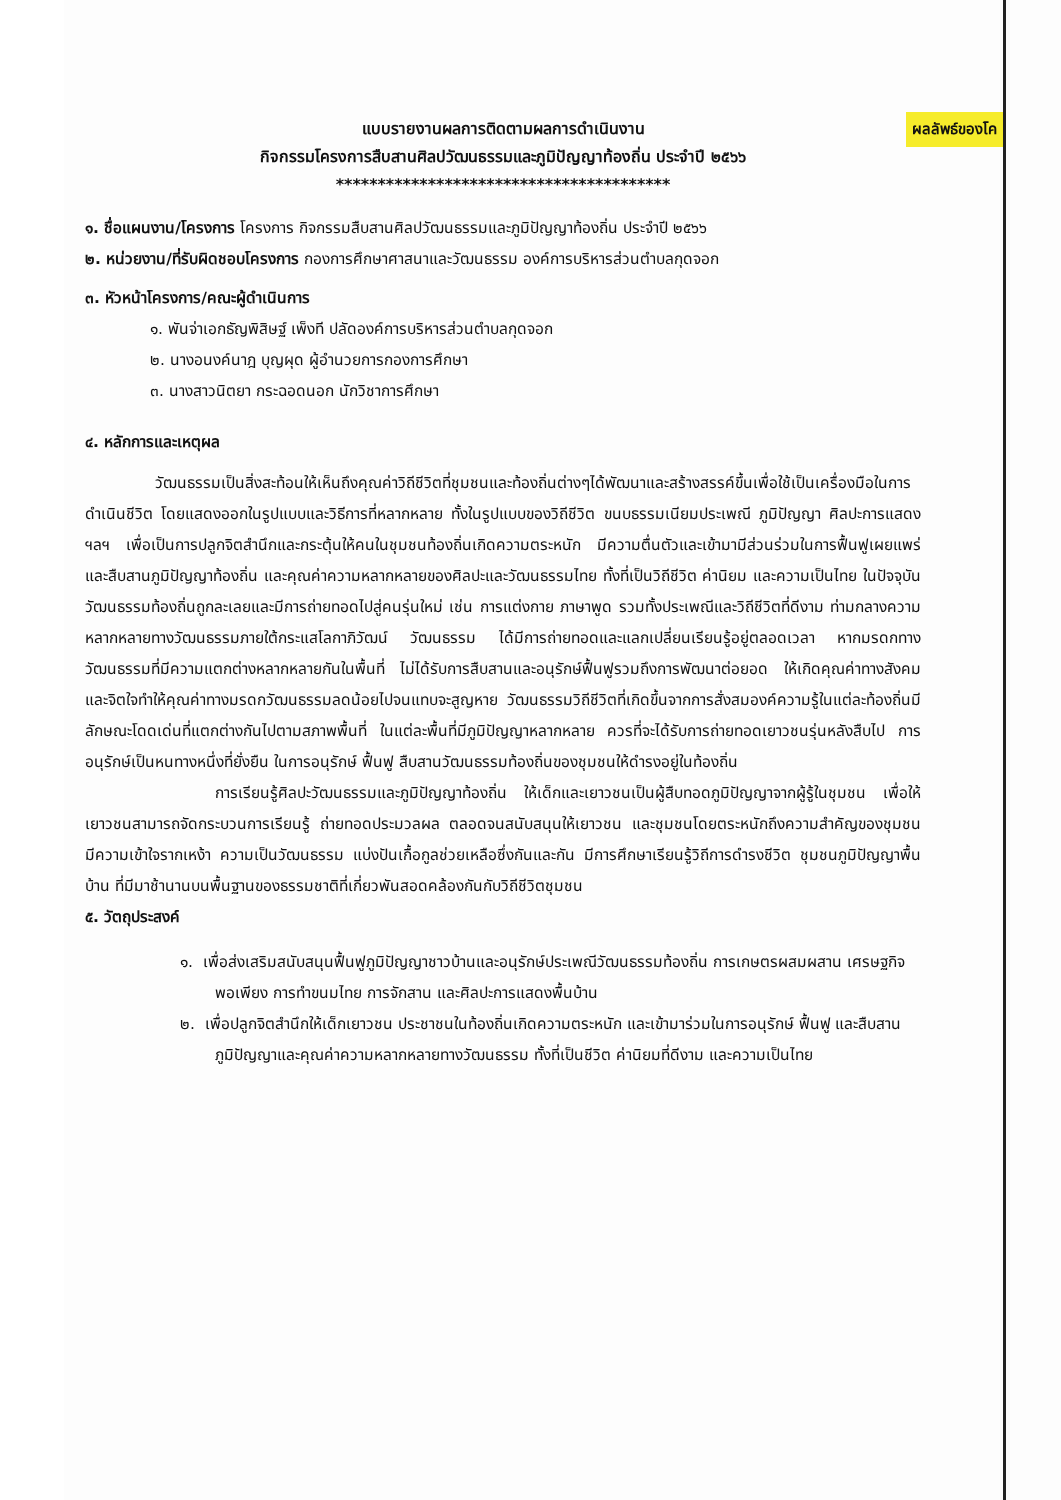ผลลัพธ์ของโค
แบบรายงานผลการติดตามผลการดำเนินงาน
กิจกรรมโครงการสืบสานศิลปวัฒนธรรมและภูมิปัญญาท้องถิ่น ประจำปี ๒๕๖๖
****************************************
๑. ชื่อแผนงาน/โครงการ โครงการ กิจกรรมสืบสานศิลปวัฒนธรรมและภูมิปัญญาท้องถิ่น ประจำปี ๒๕๖๖
๒. หน่วยงาน/ที่รับผิดชอบโครงการ กองการศึกษาศาสนาและวัฒนธรรม องค์การบริหารส่วนตำบลกุดจอก
๓. หัวหน้าโครงการ/คณะผู้ดำเนินการ
๑. พันจ่าเอกธัญพิสิษฐ์ เพ็งที ปลัดองค์การบริหารส่วนตำบลกุดจอก
๒. นางอนงค์นาฎ บุญผุด ผู้อำนวยการกองการศึกษา
๓. นางสาวนิตยา กระฉอดนอก นักวิชาการศึกษา
๔. หลักการและเหตุผล
วัฒนธรรมเป็นสิ่งสะท้อนให้เห็นถึงคุณค่าวิถีชีวิตที่ชุมชนและท้องถิ่นต่างๆได้พัฒนาและสร้างสรรค์ขึ้นเพื่อใช้เป็นเครื่องมือในการดำเนินชีวิต โดยแสดงออกในรูปแบบและวิธีการที่หลากหลาย ทั้งในรูปแบบของวิถีชีวิต ขนบธรรมเนียมประเพณี ภูมิปัญญา ศิลปะการแสดง ฯลฯ เพื่อเป็นการปลูกจิตสำนึกและกระตุ้นให้คนในชุมชนท้องถิ่นเกิดความตระหนัก มีความตื่นตัวและเข้ามามีส่วนร่วมในการฟื้นฟูเผยแพร่และสืบสานภูมิปัญญาท้องถิ่น และคุณค่าความหลากหลายของศิลปะและวัฒนธรรมไทย ทั้งที่เป็นวิถีชีวิต ค่านิยม และความเป็นไทย ในปัจจุบันวัฒนธรรมท้องถิ่นถูกละเลยและมีการถ่ายทอดไปสู่คนรุ่นใหม่ เช่น การแต่งกาย ภาษาพูด รวมทั้งประเพณีและวิถีชีวิตที่ดีงาม ท่ามกลางความหลากหลายทางวัฒนธรรมภายใต้กระแสโลกาภิวัฒน์ วัฒนธรรม ได้มีการถ่ายทอดและแลกเปลี่ยนเรียนรู้อยู่ตลอดเวลา หากมรดกทางวัฒนธรรมที่มีความแตกต่างหลากหลายกันในพื้นที่ ไม่ได้รับการสืบสานและอนุรักษ์ฟื้นฟูรวมถึงการพัฒนาต่อยอด ให้เกิดคุณค่าทางสังคมและจิตใจทำให้คุณค่าทางมรดกวัฒนธรรมลดน้อยไปจนแทบจะสูญหาย วัฒนธรรมวิถีชีวิตที่เกิดขึ้นจากการสั่งสมองค์ความรู้ในแต่ละท้องถิ่นมีลักษณะโดดเด่นที่แตกต่างกันไปตามสภาพพื้นที่ ในแต่ละพื้นที่มีภูมิปัญญาหลากหลาย ควรที่จะได้รับการถ่ายทอดเยาวชนรุ่นหลังสืบไป การอนุรักษ์เป็นหนทางหนึ่งที่ยั่งยืน ในการอนุรักษ์ ฟื้นฟู สืบสานวัฒนธรรมท้องถิ่นของชุมชนให้ดำรงอยู่ในท้องถิ่น
การเรียนรู้ศิลปะวัฒนธรรมและภูมิปัญญาท้องถิ่น ให้เด็กและเยาวชนเป็นผู้สืบทอดภูมิปัญญาจากผู้รู้ในชุมชน เพื่อให้เยาวชนสามารถจัดกระบวนการเรียนรู้ ถ่ายทอดประมวลผล ตลอดจนสนับสนุนให้เยาวชน และชุมชนโดยตระหนักถึงความสำคัญของชุมชน มีความเข้าใจรากเหง้า ความเป็นวัฒนธรรม แบ่งปันเกื้อกูลช่วยเหลือซึ่งกันและกัน มีการศึกษาเรียนรู้วิถีการดำรงชีวิต ชุมชนภูมิปัญญาพื้นบ้าน ที่มีมาช้านานบนพื้นฐานของธรรมชาติที่เกี่ยวพันสอดคล้องกันกับวิถีชีวิตชุมชน
๕. วัตถุประสงค์
๑. เพื่อส่งเสริมสนับสนุนฟื้นฟูภูมิปัญญาชาวบ้านและอนุรักษ์ประเพณีวัฒนธรรมท้องถิ่น การเกษตรผสมผสาน เศรษฐกิจพอเพียง การทำขนมไทย การจักสาน และศิลปะการแสดงพื้นบ้าน
๒. เพื่อปลูกจิตสำนึกให้เด็กเยาวชน ประชาชนในท้องถิ่นเกิดความตระหนัก และเข้ามาร่วมในการอนุรักษ์ ฟื้นฟู และสืบสานภูมิปัญญาและคุณค่าความหลากหลายทางวัฒนธรรม ทั้งที่เป็นชีวิต ค่านิยมที่ดีงาม และความเป็นไทย